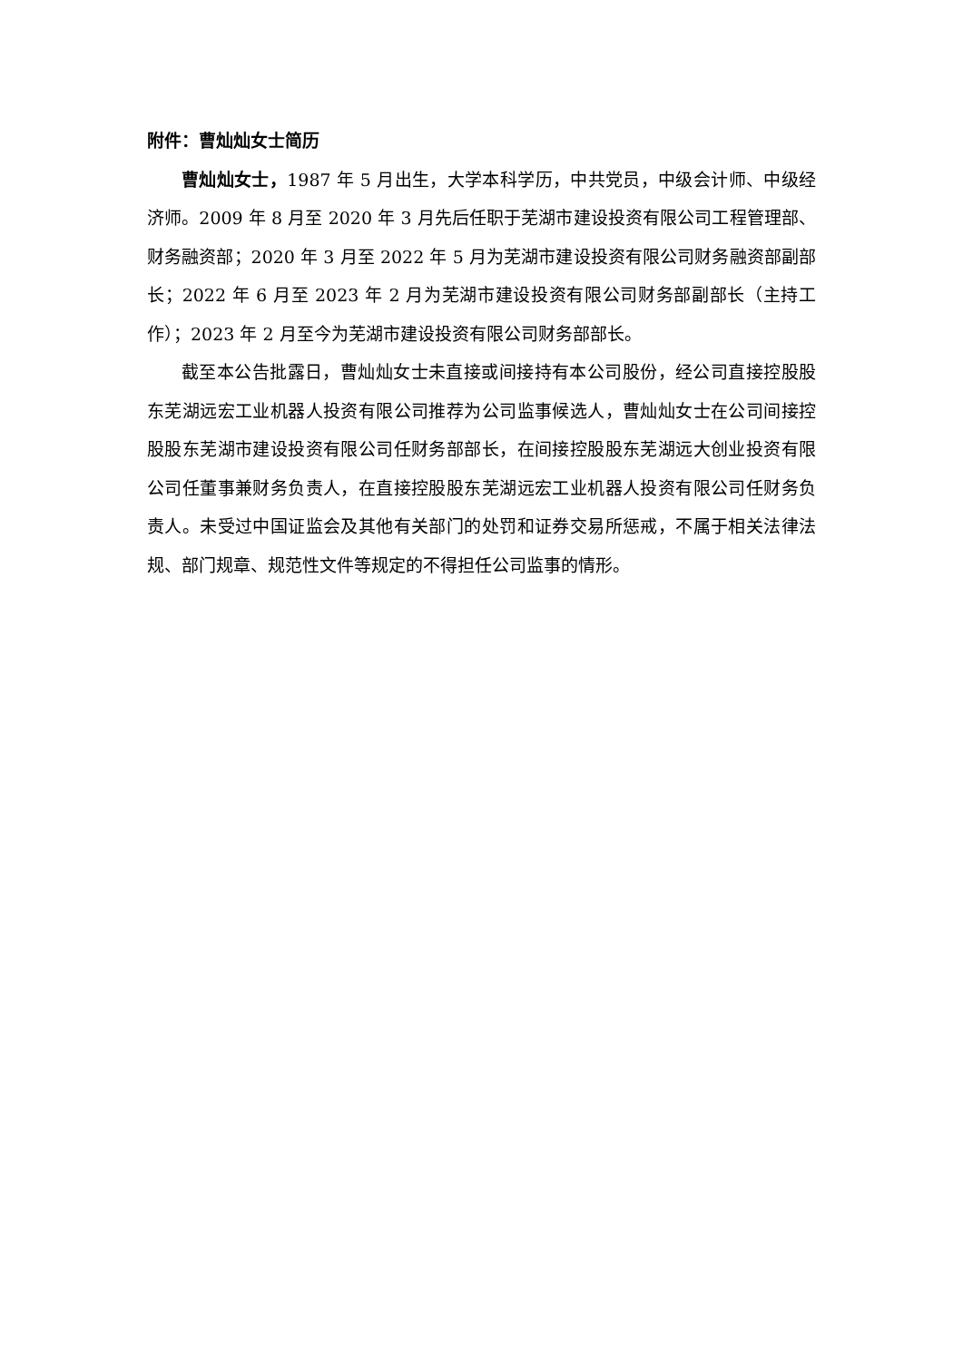附件：曹灿灿女士简历
曹灿灿女士，1987 年 5 月出生，大学本科学历，中共党员，中级会计师、中级经济师。2009 年 8 月至 2020 年 3 月先后任职于芜湖市建设投资有限公司工程管理部、财务融资部；2020 年 3 月至 2022 年 5 月为芜湖市建设投资有限公司财务融资部副部长；2022 年 6 月至 2023 年 2 月为芜湖市建设投资有限公司财务部副部长（主持工作）；2023 年 2 月至今为芜湖市建设投资有限公司财务部部长。
截至本公告批露日，曹灿灿女士未直接或间接持有本公司股份，经公司直接控股股东芜湖远宏工业机器人投资有限公司推荐为公司监事候选人，曹灿灿女士在公司间接控股股东芜湖市建设投资有限公司任财务部部长，在间接控股股东芜湖远大创业投资有限公司任董事兼财务负责人，在直接控股股东芜湖远宏工业机器人投资有限公司任财务负责人。未受过中国证监会及其他有关部门的处罚和证券交易所惩戒，不属于相关法律法规、部门规章、规范性文件等规定的不得担任公司监事的情形。